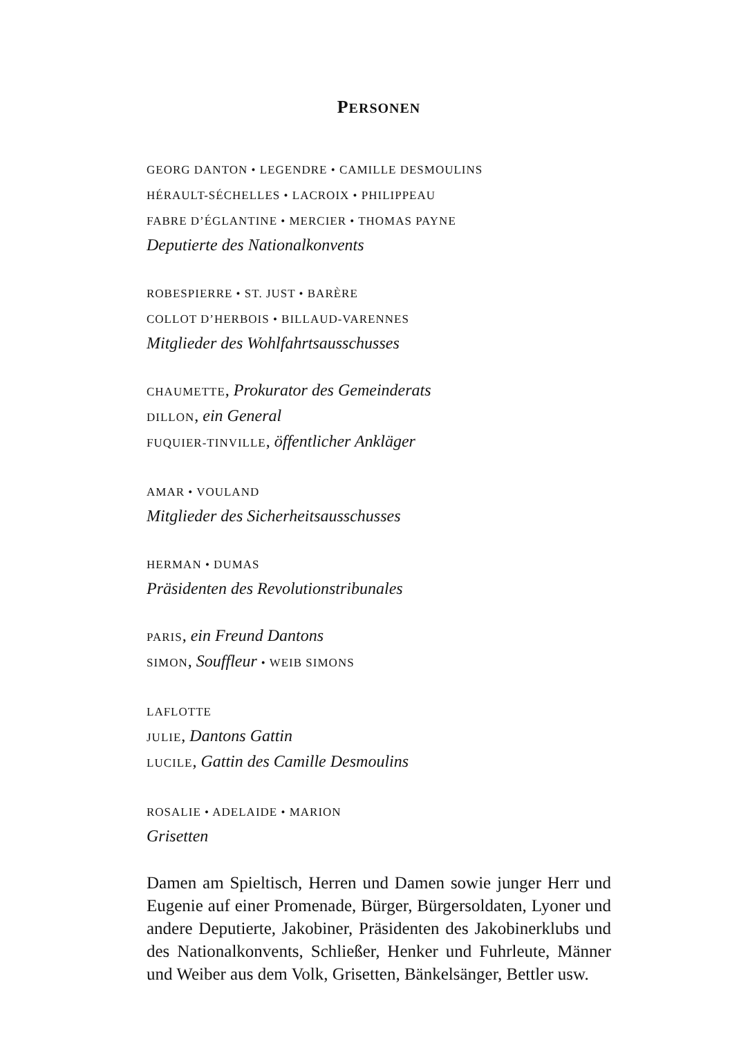PERSONEN
GEORG DANTON • LEGENDRE • CAMILLE DESMOULINS
HÉRAULT-SÉCHELLES • LACROIX • PHILIPPEAU
FABRE D’ÉGLANTINE • MERCIER • THOMAS PAYNE
Deputierte des Nationalkonvents
ROBESPIERRE • ST. JUST • BARÈRE
COLLOT D’HERBOIS • BILLAUD-VARENNES
Mitglieder des Wohlfahrtsausschusses
CHAUMETTE, Prokurator des Gemeinderats
DILLON, ein General
FUQUIER-TINVILLE, öffentlicher Ankläger
AMAR • VOULAND
Mitglieder des Sicherheitsausschusses
HERMAN • DUMAS
Präsidenten des Revolutionstribunales
PARIS, ein Freund Dantons
SIMON, Souffleur • WEIB SIMONS
LAFLOTTE
JULIE, Dantons Gattin
LUCILE, Gattin des Camille Desmoulins
ROSALIE • ADELAIDE • MARION
Grisetten
Damen am Spieltisch, Herren und Damen sowie junger Herr und Eugenie auf einer Promenade, Bürger, Bürgersoldaten, Lyoner und andere Deputierte, Jakobiner, Präsidenten des Jakobinerklubs und des Nationalkonvents, Schließer, Henker und Fuhrleute, Männer und Weiber aus dem Volk, Grisetten, Bänkelsänger, Bettler usw.